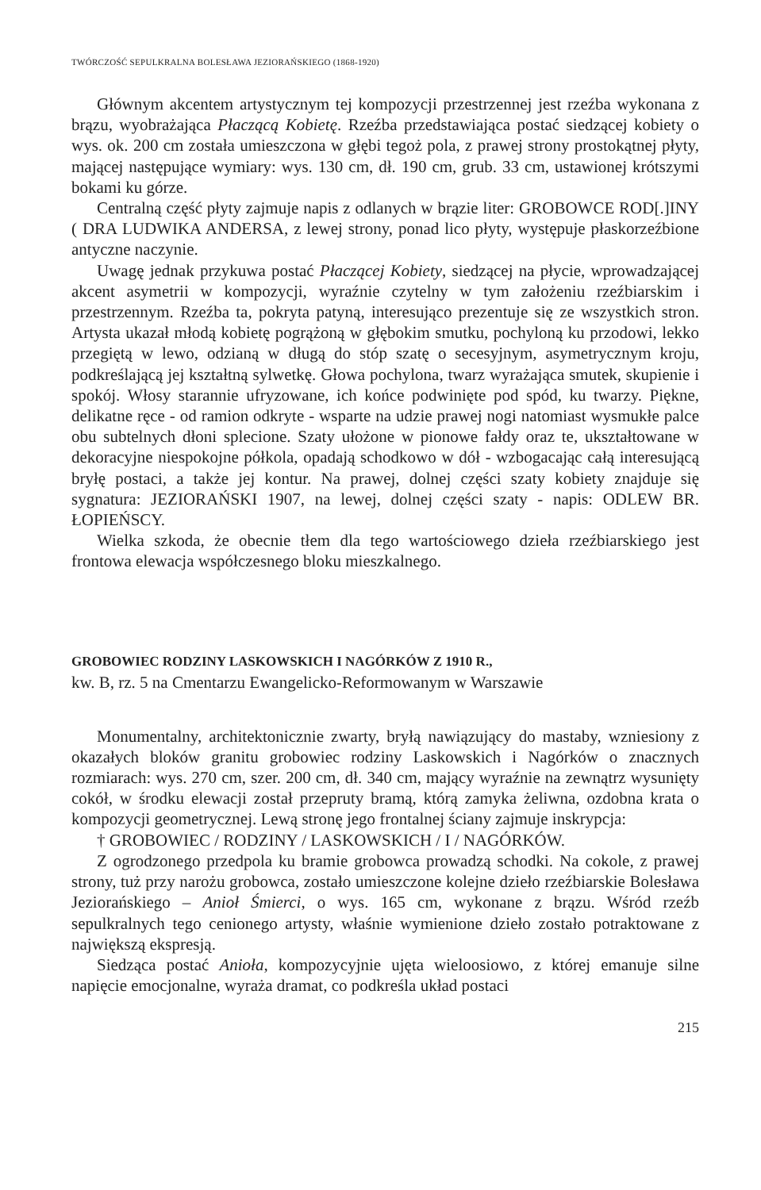TWÓRCZOŚĆ SEPULKRALNA BOLESŁAWA JEZIORAŃSKIEGO (1868-1920)
Głównym akcentem artystycznym tej kompozycji przestrzennej jest rzeźba wykonana z brązu, wyobrażająca Płaczącą Kobietę. Rzeźba przedstawiająca postać siedzącej kobiety o wys. ok. 200 cm została umieszczona w głębi tegoż pola, z prawej strony prostokątnej płyty, mającej następujące wymiary: wys. 130 cm, dł. 190 cm, grub. 33 cm, ustawionej krótszymi bokami ku górze.
Centralną część płyty zajmuje napis z odlanych w brązie liter: GROBOWCE ROD[.]INY ( DRA LUDWIKA ANDERSA, z lewej strony, ponad lico płyty, występuje płaskorzeźbione antyczne naczynie.
Uwagę jednak przykuwa postać Płaczącej Kobiety, siedzącej na płycie, wprowadzającej akcent asymetrii w kompozycji, wyraźnie czytelny w tym założeniu rzeźbiarskim i przestrzennym. Rzeźba ta, pokryta patyną, interesująco prezentuje się ze wszystkich stron. Artysta ukazał młodą kobietę pogrążoną w głębokim smutku, pochyloną ku przodowi, lekko przegiętą w lewo, odzianą w długą do stóp szatę o secesyjnym, asymetrycznym kroju, podkreślającą jej kształtną sylwetkę. Głowa pochylona, twarz wyrażająca smutek, skupienie i spokój. Włosy starannie ufryzowane, ich końce podwinięte pod spód, ku twarzy. Piękne, delikatne ręce - od ramion odkryte - wsparte na udzie prawej nogi natomiast wysmukłe palce obu subtelnych dłoni splecione. Szaty ułożone w pionowe fałdy oraz te, ukształtowane w dekoracyjne niespokojne półkola, opadają schodkowo w dół - wzbogacając całą interesującą bryłę postaci, a także jej kontur. Na prawej, dolnej części szaty kobiety znajduje się sygnatura: JEZIORAŃSKI 1907, na lewej, dolnej części szaty - napis: ODLEW BR. ŁOPIEŃSCY.
Wielka szkoda, że obecnie tłem dla tego wartościowego dzieła rzeźbiarskiego jest frontowa elewacja współczesnego bloku mieszkalnego.
GROBOWIEC RODZINY LASKOWSKICH I NAGÓRKÓW Z 1910 R.,
kw. B, rz. 5 na Cmentarzu Ewangelicko-Reformowanym w Warszawie
Monumentalny, architektonicznie zwarty, bryłą nawiązujący do mastaby, wzniesiony z okazałych bloków granitu grobowiec rodziny Laskowskich i Nagórków o znacznych rozmiarach: wys. 270 cm, szer. 200 cm, dł. 340 cm, mający wyraźnie na zewnątrz wysunięty cokół, w środku elewacji został przepruty bramą, którą zamyka żeliwna, ozdobna krata o kompozycji geometrycznej. Lewą stronę jego frontalnej ściany zajmuje inskrypcja:
† GROBOWIEC / RODZINY / LASKOWSKICH / I / NAGÓRKÓW.
Z ogrodzonego przedpola ku bramie grobowca prowadzą schodki. Na cokole, z prawej strony, tuż przy narożu grobowca, zostało umieszczone kolejne dzieło rzeźbiarskie Bolesława Jeziorańskiego – Anioł Śmierci, o wys. 165 cm, wykonane z brązu. Wśród rzeźb sepulkralnych tego cenionego artysty, właśnie wymienione dzieło zostało potraktowane z największą ekspresją.
Siedząca postać Anioła, kompozycyjnie ujęta wieloosiowo, z której emanuje silne napięcie emocjonalne, wyraża dramat, co podkreśla układ postaci
215